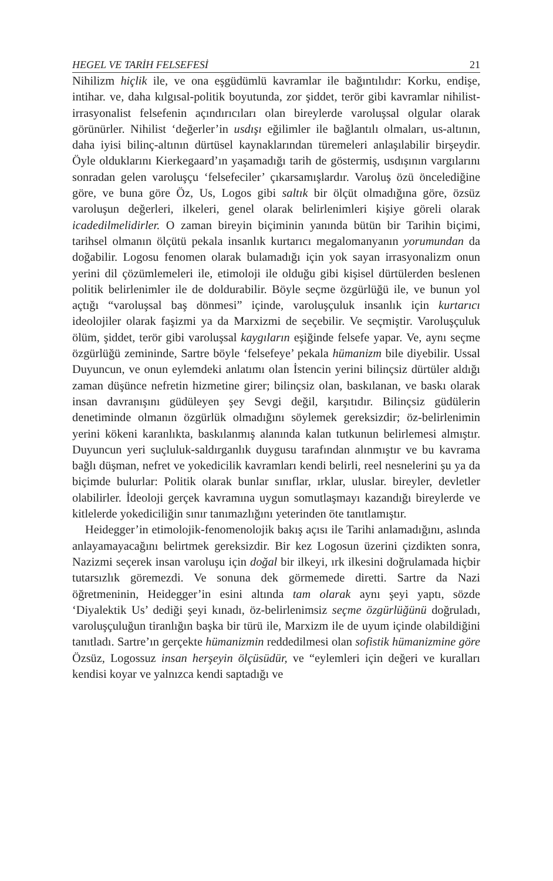HEGEL VE TARİH FELSEFESİ 21
Nihilizm hiçlik ile, ve ona eşgüdümlü kavramlar ile bağıntılıdır: Korku, endişe, intihar. ve, daha kılgısal-politik boyutunda, zor şiddet, terör gibi kavramlar nihilist-irrasyonalist felsefenin açındırıcıları olan bireylerde varoluşsal olgular olarak görünürler. Nihilist ‘değerler’in usdışı eğilimler ile bağlantılı olmaları, us-altının, daha iyisi bilinç-altının dürtüsel kaynaklarından türemeleri anlaşılabilir birşeydir. Öyle olduklarını Kierkegaard’ın yaşamadığı tarih de göstermiş, usdışının vargılarını sonradan gelen varoluşçu ‘felsefeciler’ çıkarsamışlardır. Varoluş özü öncelediğine göre, ve buna göre Öz, Us, Logos gibi saltık bir ölçüt olmadığına göre, özsüz varoluşun değerleri, ilkeleri, genel olarak belirlenimleri kişiye göreli olarak icadedilmelidirler. O zaman bireyin biçiminin yanında bütün bir Tarihin biçimi, tarihsel olmanın ölçütü pekala insanlık kurtarıcı megalomanyanın yorumundan da doğabilir. Logosu fenomen olarak bulamadığı için yok sayan irrasyonalizm onun yerini dil çözümlemeleri ile, etimoloji ile olduğu gibi kişisel dürtülerden beslenen politik belirlenimler ile de doldurabilir. Böyle seçme özgürlüğü ile, ve bunun yol açtığı “varoluşsal baş dönmesi” içinde, varoluşçuluk insanlık için kurtarıcı ideolojiler olarak faşizmi ya da Marxizmi de seçebilir. Ve seçmiştir. Varoluşçuluk ölüm, şiddet, terör gibi varoluşsal kaygıların eşiğinde felsefe yapar. Ve, aynı seçme özgürlüğü zemininde, Sartre böyle ‘felsefeye’ pekala hümanizm bile diyebilir. Ussal Duyuncun, ve onun eylemdeki anlatımı olan İstencin yerini bilinçsiz dürtüler aldığı zaman düşünce nefretin hizmetine girer; bilinçsiz olan, baskılanan, ve baskı olarak insan davranışını güdüleyen şey Sevgi değil, karşıtıdır. Bilinçsiz güdülerin denetiminde olmanın özgürlük olmadığını söylemek gereksizdir; öz-belirlenimin yerini kökeni karanlıkta, baskılanmış alanında kalan tutkunun belirlemesi almıştır. Duyuncun yeri suçluluk-saldırganlık duygusu tarafından alınmıştır ve bu kavrama bağlı düşman, nefret ve yokedicilik kavramları kendi belirli, reel nesnelerini şu ya da biçimde bulurlar: Politik olarak bunlar sınıflar, ırklar, uluslar. bireyler, devletler olabilirler. İdeoloji gerçek kavramına uygun somutlaşmayı kazandığı bireylerde ve kitlelerde yokediciliğin sınır tanımazlığını yeterinden öte tanıtlamıştır.
Heidegger’in etimolojik-fenomenolojik bakış açısı ile Tarihi anlamadığını, aslında anlayamayacağını belirtmek gereksizdir. Bir kez Logosun üzerini çizdikten sonra, Nazizmi seçerek insan varoluşu için doğal bir ilkeyi, ırk ilkesini doğrulamada hiçbir tutarsızlık göremezdi. Ve sonuna dek görmemede diretti. Sartre da Nazi öğretmeninin, Heidegger’in esini altında tam olarak aynı şeyi yaptı, sözde ‘Diyalektik Us’ dediği şeyi kınadı, öz-belirlenimsiz seçme özgürlüğünü doğruladı, varoluşçuluğun tiranlığın başka bir türü ile, Marxizm ile de uyum içinde olabildiğini tanıtladı. Sartre’ın gerçekte hümanizmin reddedilmesi olan sofistik hümanizmine göre Özsüz, Logossuz insan herşeyin ölçüsüdür, ve “eylemleri için değeri ve kuralları kendisi koyar ve yalnızca kendi saptadığı ve